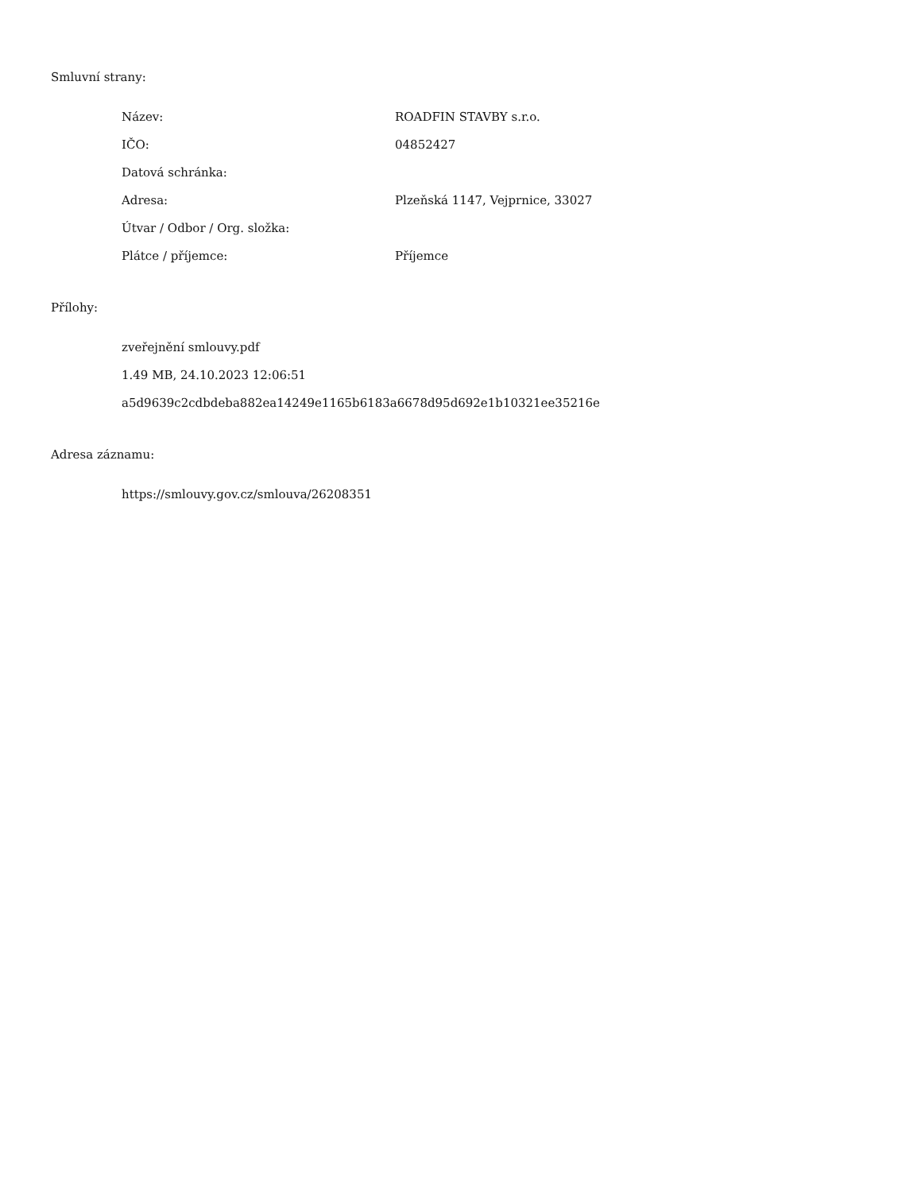Smluvní strany:
| Název: | ROADFIN STAVBY s.r.o. |
| IČO: | 04852427 |
| Datová schránka: | |
| Adresa: | Plzeňská 1147, Vejprnice, 33027 |
| Útvar / Odbor / Org. složka: | |
| Plátce / příjemce: | Příjemce |
Přílohy:
zveřejnění smlouvy.pdf
1.49 MB, 24.10.2023 12:06:51
a5d9639c2cdbdeba882ea14249e1165b6183a6678d95d692e1b10321ee35216e
Adresa záznamu:
https://smlouvy.gov.cz/smlouva/26208351